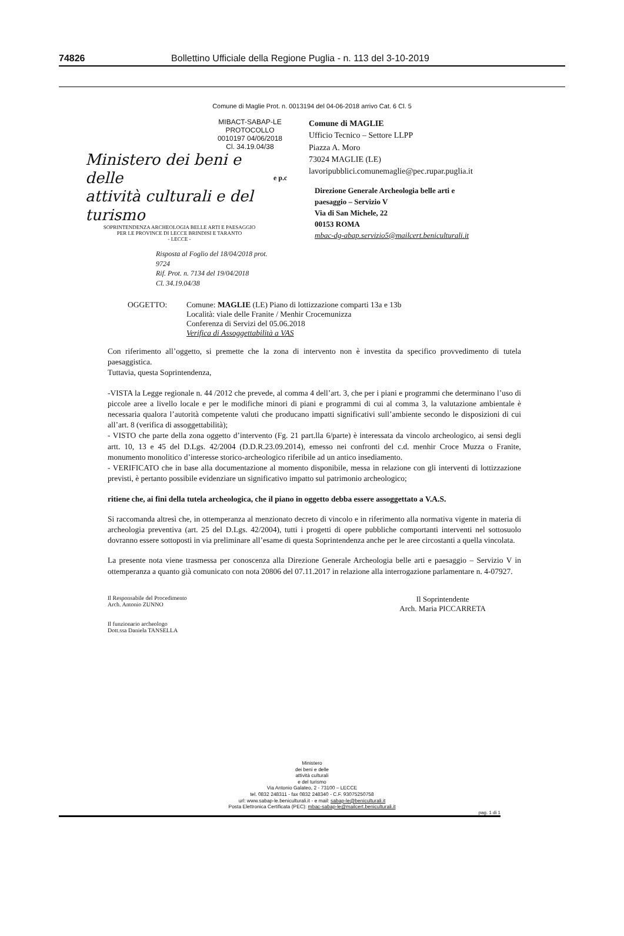74826 Bollettino Ufficiale della Regione Puglia - n. 113 del 3-10-2019
Comune di Maglie Prot. n. 0013194 del 04-06-2018 arrivo Cat. 6 Cl. 5
MIBACT-SABAP-LE
PROTOCOLLO
0010197 04/06/2018
Cl. 34.19.04/38
Ministero dei beni e delle
attività culturali e del turismo
SOPRINTENDENZA ARCHEOLOGIA BELLE ARTI E PAESAGGIO
PER LE PROVINCE DI LECCE BRINDISI E TARANTO
- LECCE -
Risposta al Foglio del 18/04/2018 prot. 9724
Rif. Prot. n. 7134 del 19/04/2018
Cl. 34.19.04/38
e p.c
Comune di MAGLIE
Ufficio Tecnico – Settore LLPP
Piazza A. Moro
73024 MAGLIE (LE)
lavoripubblici.comunemaglie@pec.rupar.puglia.it
Direzione Generale Archeologia belle arti e
paesaggio – Servizio V
Via di San Michele, 22
00153 ROMA
mbac-dg-abap.servizio5@mailcert.beniculturali.it
OGGETTO: Comune: MAGLIE (LE) Piano di lottizzazione comparti 13a e 13b
Località: viale delle Franite / Menhir Crocemunizza
Conferenza di Servizi del 05.06.2018
Verifica di Assoggettabilità a VAS
Con riferimento all’oggetto, si premette che la zona di intervento non è investita da specifico provvedimento di tutela paesaggistica.
Tuttavia, questa Soprintendenza,
-VISTA la Legge regionale n. 44 /2012 che prevede, al comma 4 dell’art. 3, che per i piani e programmi che determinano l’uso di piccole aree a livello locale e per le modifiche minori di piani e programmi di cui al comma 3, la valutazione ambientale è necessaria qualora l’autorità competente valuti che producano impatti significativi sull’ambiente secondo le disposizioni di cui all’art. 8 (verifica di assoggettabilità);
- VISTO che parte della zona oggetto d’intervento (Fg. 21 part.lla 6/parte) è interessata da vincolo archeologico, ai sensi degli artt. 10, 13 e 45 del D.Lgs. 42/2004 (D.D.R.23.09.2014), emesso nei confronti del c.d. menhir Croce Muzza o Franite, monumento monolitico d’interesse storico-archeologico riferibile ad un antico insediamento.
- VERIFICATO che in base alla documentazione al momento disponibile, messa in relazione con gli interventi di lottizzazione previsti, è pertanto possibile evidenziare un significativo impatto sul patrimonio archeologico;
ritiene che, ai fini della tutela archeologica, che il piano in oggetto debba essere assoggettato a V.A.S.
Si raccomanda altresì che, in ottemperanza al menzionato decreto di vincolo e in riferimento alla normativa vigente in materia di archeologia preventiva (art. 25 del D.Lgs. 42/2004), tutti i progetti di opere pubbliche comportanti interventi nel sottosuolo dovranno essere sottoposti in via preliminare all’esame di questa Soprintendenza anche per le aree circostanti a quella vincolata.
La presente nota viene trasmessa per conoscenza alla Direzione Generale Archeologia belle arti e paesaggio – Servizio V in ottemperanza a quanto già comunicato con nota 20806 del 07.11.2017 in relazione alla interrogazione parlamentare n. 4-07927.
Il Responsabile del Procedimento
Arch. Antonio ZUNNO
Il funzionario archeologo
Dott.ssa Daniela TANSELLA
Il Soprintendente
Arch. Maria PICCARRETA
Ministero
dei beni e delle
attività culturali
e del turismo
Via Antonio Galateo, 2 - 73100 – LECCE
tel. 0832 248311 - fax 0832 248340 - C.F. 93075250758
url: www.sabap-le.beniculturali.it - e mail: sabap-le@beniculturali.it
Posta Elettronica Certificata (PEC): mbac-sabap-le@mailcert.beniculturali.it
pag. 1 di 1